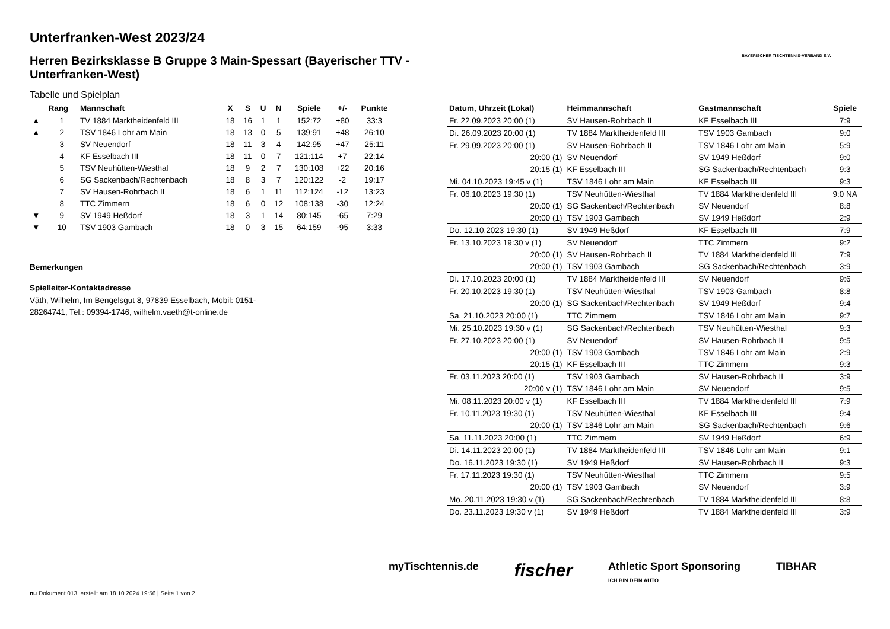BAYERISCHER TISCHTENNIS-VERBAND E.V.
Unterfranken-West 2023/24
Herren Bezirksklasse B Gruppe 3 Main-Spessart (Bayerischer TTV - Unterfranken-West)
Tabelle und Spielplan
| | Rang | Mannschaft | X | S | U | N | Spiele | +/- | Punkte |
| --- | --- | --- | --- | --- | --- | --- | --- | --- | --- |
| ▲ | 1 | TV 1884 Marktheidenfeld III | 18 | 16 | 1 | 1 | 152:72 | +80 | 33:3 |
| ▲ | 2 | TSV 1846 Lohr am Main | 18 | 13 | 0 | 5 | 139:91 | +48 | 26:10 |
| | 3 | SV Neuendorf | 18 | 11 | 3 | 4 | 142:95 | +47 | 25:11 |
| | 4 | KF Esselbach III | 18 | 11 | 0 | 7 | 121:114 | +7 | 22:14 |
| | 5 | TSV Neuhütten-Wiesthal | 18 | 9 | 2 | 7 | 130:108 | +22 | 20:16 |
| | 6 | SG Sackenbach/Rechtenbach | 18 | 8 | 3 | 7 | 120:122 | -2 | 19:17 |
| | 7 | SV Hausen-Rohrbach II | 18 | 6 | 1 | 11 | 112:124 | -12 | 13:23 |
| | 8 | TTC Zimmern | 18 | 6 | 0 | 12 | 108:138 | -30 | 12:24 |
| ▼ | 9 | SV 1949 Heßdorf | 18 | 3 | 1 | 14 | 80:145 | -65 | 7:29 |
| ▼ | 10 | TSV 1903 Gambach | 18 | 0 | 3 | 15 | 64:159 | -95 | 3:33 |
Bemerkungen
Spielleiter-Kontaktadresse
Väth, Wilhelm, Im Bengelsgut 8, 97839 Esselbach, Mobil: 0151-28264741, Tel.: 09394-1746, wilhelm.vaeth@t-online.de
| Datum, Uhrzeit (Lokal) | Heimmannschaft | Gastmannschaft | Spiele |
| --- | --- | --- | --- |
| Fr. 22.09.2023 20:00 (1) | SV Hausen-Rohrbach II | KF Esselbach III | 7:9 |
| Di. 26.09.2023 20:00 (1) | TV 1884 Marktheidenfeld III | TSV 1903 Gambach | 9:0 |
| Fr. 29.09.2023 20:00 (1) | SV Hausen-Rohrbach II | TSV 1846 Lohr am Main | 5:9 |
| 20:00 (1) | SV Neuendorf | SV 1949 Heßdorf | 9:0 |
| 20:15 (1) | KF Esselbach III | SG Sackenbach/Rechtenbach | 9:3 |
| Mi. 04.10.2023 19:45 v (1) | TSV 1846 Lohr am Main | KF Esselbach III | 9:3 |
| Fr. 06.10.2023 19:30 (1) | TSV Neuhütten-Wiesthal | TV 1884 Marktheidenfeld III | 9:0 NA |
| 20:00 (1) | SG Sackenbach/Rechtenbach | SV Neuendorf | 8:8 |
| 20:00 (1) | TSV 1903 Gambach | SV 1949 Heßdorf | 2:9 |
| Do. 12.10.2023 19:30 (1) | SV 1949 Heßdorf | KF Esselbach III | 7:9 |
| Fr. 13.10.2023 19:30 v (1) | SV Neuendorf | TTC Zimmern | 9:2 |
| 20:00 (1) | SV Hausen-Rohrbach II | TV 1884 Marktheidenfeld III | 7:9 |
| 20:00 (1) | TSV 1903 Gambach | SG Sackenbach/Rechtenbach | 3:9 |
| Di. 17.10.2023 20:00 (1) | TV 1884 Marktheidenfeld III | SV Neuendorf | 9:6 |
| Fr. 20.10.2023 19:30 (1) | TSV Neuhütten-Wiesthal | TSV 1903 Gambach | 8:8 |
| 20:00 (1) | SG Sackenbach/Rechtenbach | SV 1949 Heßdorf | 9:4 |
| Sa. 21.10.2023 20:00 (1) | TTC Zimmern | TSV 1846 Lohr am Main | 9:7 |
| Mi. 25.10.2023 19:30 v (1) | SG Sackenbach/Rechtenbach | TSV Neuhütten-Wiesthal | 9:3 |
| Fr. 27.10.2023 20:00 (1) | SV Neuendorf | SV Hausen-Rohrbach II | 9:5 |
| 20:00 (1) | TSV 1903 Gambach | TSV 1846 Lohr am Main | 2:9 |
| 20:15 (1) | KF Esselbach III | TTC Zimmern | 9:3 |
| Fr. 03.11.2023 20:00 (1) | TSV 1903 Gambach | SV Hausen-Rohrbach II | 3:9 |
| 20:00 v (1) | TSV 1846 Lohr am Main | SV Neuendorf | 9:5 |
| Mi. 08.11.2023 20:00 v (1) | KF Esselbach III | TV 1884 Marktheidenfeld III | 7:9 |
| Fr. 10.11.2023 19:30 (1) | TSV Neuhütten-Wiesthal | KF Esselbach III | 9:4 |
| 20:00 (1) | TSV 1846 Lohr am Main | SG Sackenbach/Rechtenbach | 9:6 |
| Sa. 11.11.2023 20:00 (1) | TTC Zimmern | SV 1949 Heßdorf | 6:9 |
| Di. 14.11.2023 20:00 (1) | TV 1884 Marktheidenfeld III | TSV 1846 Lohr am Main | 9:1 |
| Do. 16.11.2023 19:30 (1) | SV 1949 Heßdorf | SV Hausen-Rohrbach II | 9:3 |
| Fr. 17.11.2023 19:30 (1) | TSV Neuhütten-Wiesthal | TTC Zimmern | 9:5 |
| 20:00 (1) | TSV 1903 Gambach | SV Neuendorf | 3:9 |
| Mo. 20.11.2023 19:30 v (1) | SG Sackenbach/Rechtenbach | TV 1884 Marktheidenfeld III | 8:8 |
| Do. 23.11.2023 19:30 v (1) | SV 1949 Heßdorf | TV 1884 Marktheidenfeld III | 3:9 |
myTischtennis.de fischer Athletic Sport Sponsoring
ICH BIN DEIN AUTO TIBHAR
nu.Dokument 013, erstellt am 18.10.2024 19:56 | Seite 1 von 2